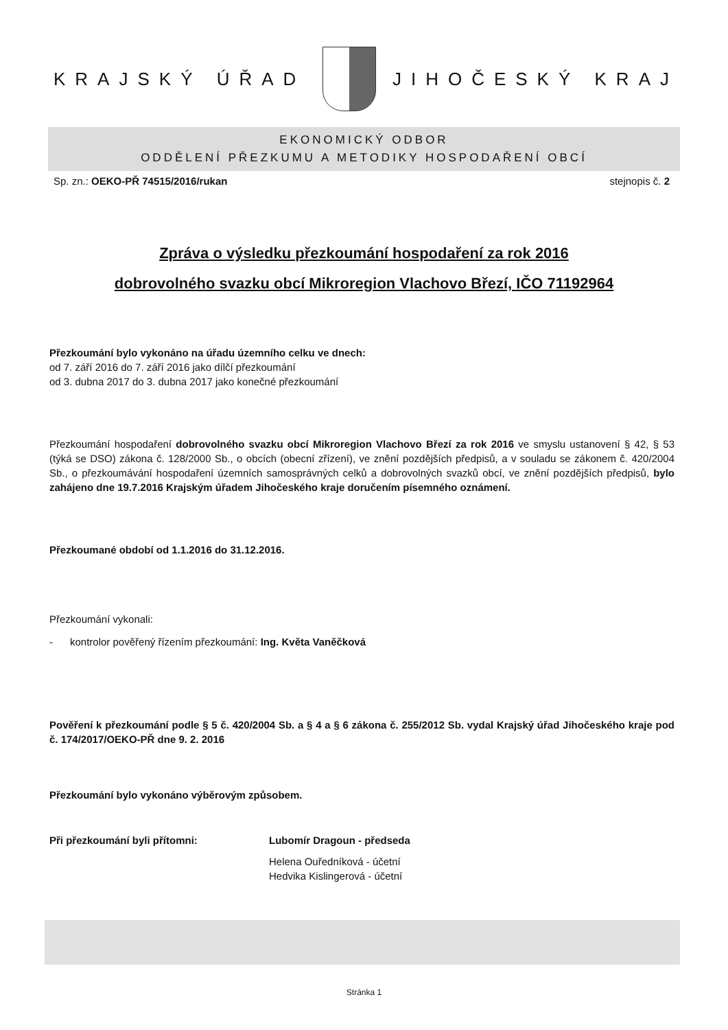KRAJSKÝ ÚŘAD JIHOČESKÝ KRAJ
EKONOMICKÝ ODBOR
ODDĚLENÍ PŘEZKUMU A METODIKY HOSPODAŘENÍ OBCÍ
Sp. zn.: OEKO-PŘ 74515/2016/rukan stejnopis č. 2
Zpráva o výsledku přezkoumání hospodaření za rok 2016
dobrovolného svazku obcí Mikroregion Vlachovo Březí, IČO 71192964
Přezkoumání bylo vykonáno na úřadu územního celku ve dnech:
od 7. září 2016 do 7. září 2016 jako dílčí přezkoumání
od 3. dubna 2017 do 3. dubna 2017 jako konečné přezkoumání
Přezkoumání hospodaření dobrovolného svazku obcí Mikroregion Vlachovo Březí za rok 2016 ve smyslu ustanovení § 42, § 53 (týká se DSO) zákona č. 128/2000 Sb., o obcích (obecní zřízení), ve znění pozdějších předpisů, a v souladu se zákonem č. 420/2004 Sb., o přezkoumávání hospodaření územních samosprávných celků a dobrovolných svazků obcí, ve znění pozdějších předpisů, bylo zahájeno dne 19.7.2016 Krajským úřadem Jihočeského kraje doručením písemného oznámení.
Přezkoumané období od 1.1.2016 do 31.12.2016.
Přezkoumání vykonali:
- kontrolor pověřený řízením přezkoumání: Ing. Květa Vaněčková
Pověření k přezkoumání podle § 5 č. 420/2004 Sb. a § 4 a § 6 zákona č. 255/2012 Sb. vydal Krajský úřad Jihočeského kraje pod č. 174/2017/OEKO-PŘ dne 9. 2. 2016
Přezkoumání bylo vykonáno výběrovým způsobem.
Při přezkoumání byli přítomni: Lubomír Dragoun - předseda
Helena Ouředníková - účetní
Hedvika Kislingerová - účetní
Stránka 1